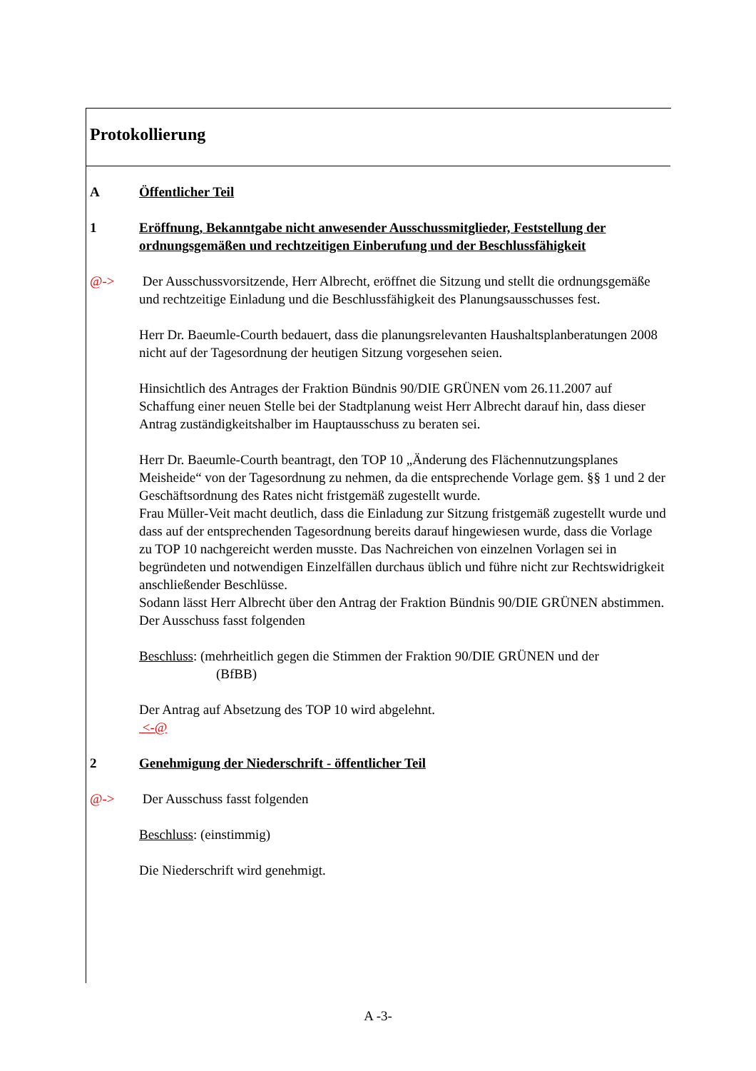Protokollierung
A Öffentlicher Teil
1 Eröffnung, Bekanntgabe nicht anwesender Ausschussmitglieder, Feststellung der ordnungsgemäßen und rechtzeitigen Einberufung und der Beschlussfähigkeit
@-> Der Ausschussvorsitzende, Herr Albrecht, eröffnet die Sitzung und stellt die ordnungsgemäße und rechtzeitige Einladung und die Beschlussfähigkeit des Planungsausschusses fest.
Herr Dr. Baeumle-Courth bedauert, dass die planungsrelevanten Haushaltsplanberatungen 2008 nicht auf der Tagesordnung der heutigen Sitzung vorgesehen seien.
Hinsichtlich des Antrages der Fraktion Bündnis 90/DIE GRÜNEN vom 26.11.2007 auf Schaffung einer neuen Stelle bei der Stadtplanung weist Herr Albrecht darauf hin, dass dieser Antrag zuständigkeitshalber im Hauptausschuss zu beraten sei.
Herr Dr. Baeumle-Courth beantragt, den TOP 10 „Änderung des Flächennutzungsplanes Meisheide“ von der Tagesordnung zu nehmen, da die entsprechende Vorlage gem. §§ 1 und 2 der Geschäftsordnung des Rates nicht fristgemäß zugestellt wurde.
Frau Müller-Veit macht deutlich, dass die Einladung zur Sitzung fristgemäß zugestellt wurde und dass auf der entsprechenden Tagesordnung bereits darauf hingewiesen wurde, dass die Vorlage zu TOP 10 nachgereicht werden musste. Das Nachreichen von einzelnen Vorlagen sei in begründeten und notwendigen Einzelfällen durchaus üblich und führe nicht zur Rechtswidrigkeit anschließender Beschlüsse.
Sodann lässt Herr Albrecht über den Antrag der Fraktion Bündnis 90/DIE GRÜNEN abstimmen.
Der Ausschuss fasst folgenden
Beschluss: (mehrheitlich gegen die Stimmen der Fraktion 90/DIE GRÜNEN und der
(BfBB)
Der Antrag auf Absetzung des TOP 10 wird abgelehnt.
<-@
2 Genehmigung der Niederschrift - öffentlicher Teil
@-> Der Ausschuss fasst folgenden
Beschluss: (einstimmig)
Die Niederschrift wird genehmigt.
A -3-